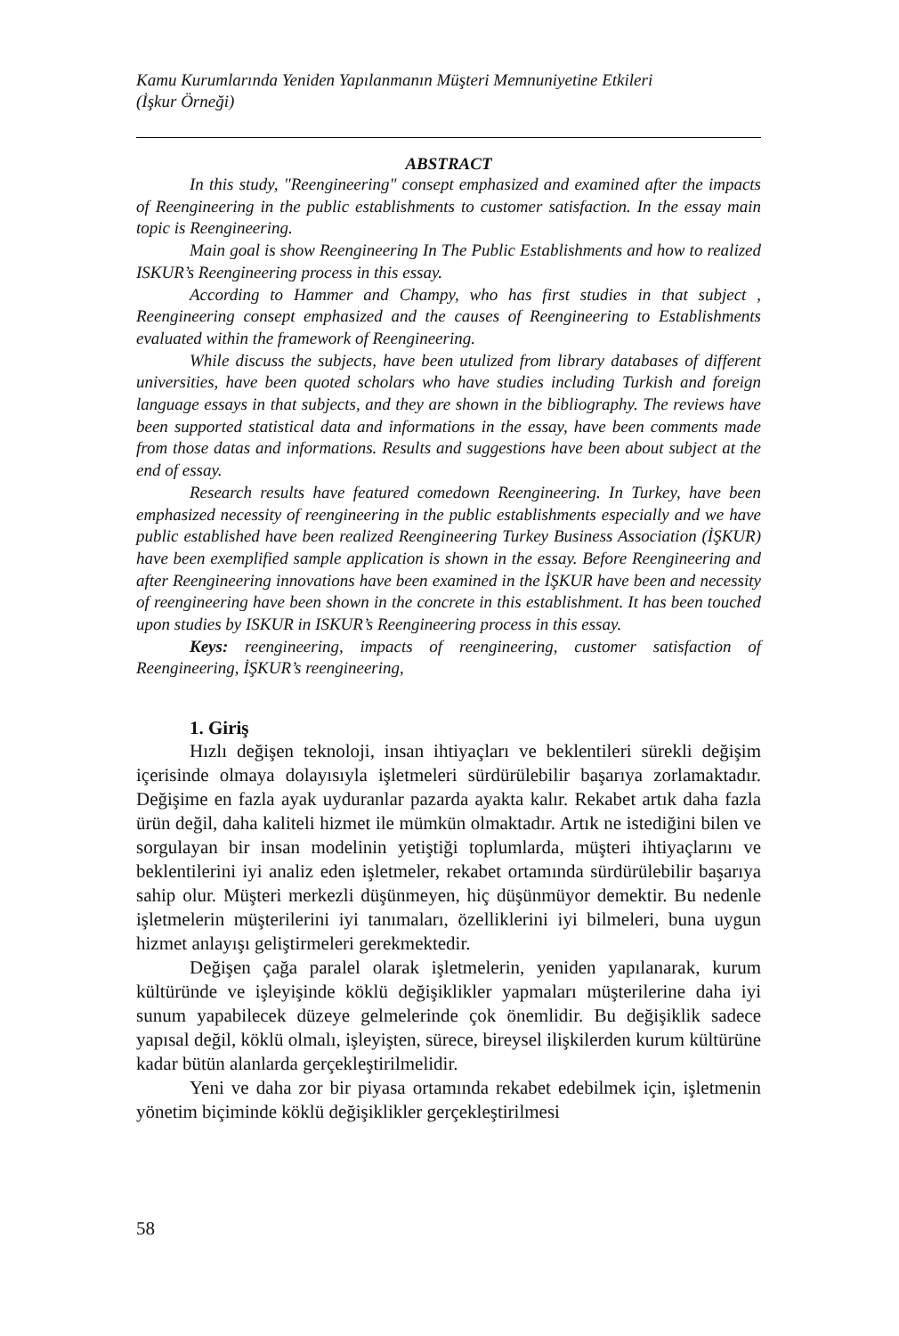Kamu Kurumlarında Yeniden Yapılanmanın Müşteri Memnuniyetine Etkileri
(İşkur Örneği)
ABSTRACT
In this study, "Reengineering" consept emphasized and examined after the impacts of Reengineering in the public establishments to customer satisfaction. In the essay main topic is Reengineering.
Main goal is show Reengineering In The Public Establishments and how to realized ISKUR’s Reengineering process in this essay.
According to Hammer and Champy, who has first studies in that subject , Reengineering consept emphasized and the causes of Reengineering to Establishments evaluated within the framework of Reengineering.
While discuss the subjects, have been utulized from library databases of different universities, have been quoted scholars who have studies including Turkish and foreign language essays in that subjects, and they are shown in the bibliography. The reviews have been supported statistical data and informations in the essay, have been comments made from those datas and informations. Results and suggestions have been about subject at the end of essay.
Research results have featured comedown Reengineering. In Turkey, have been emphasized necessity of reengineering in the public establishments especially and we have public established have been realized Reengineering Turkey Business Association (İŞKUR) have been exemplified sample application is shown in the essay. Before Reengineering and after Reengineering innovations have been examined in the İŞKUR have been and necessity of reengineering have been shown in the concrete in this establishment. It has been touched upon studies by ISKUR in ISKUR’s Reengineering process in this essay.
Keys: reengineering, impacts of reengineering, customer satisfaction of Reengineering, İŞKUR’s reengineering,
1. Giriş
Hızlı değişen teknoloji, insan ihtiyaçları ve beklentileri sürekli değişim içerisinde olmaya dolayısıyla işletmeleri sürdürülebilir başarıya zorlamaktadır. Değişime en fazla ayak uyduranlar pazarda ayakta kalır. Rekabet artık daha fazla ürün değil, daha kaliteli hizmet ile mümkün olmaktadır. Artık ne istediğini bilen ve sorgulayan bir insan modelinin yetiştiği toplumlarda, müşteri ihtiyaçlarını ve beklentilerini iyi analiz eden işletmeler, rekabet ortamında sürdürülebilir başarıya sahip olur. Müşteri merkezli düşünmeyen, hiç düşünmüyor demektir. Bu nedenle işletmelerin müşterilerini iyi tanımaları, özelliklerini iyi bilmeleri, buna uygun hizmet anlayışı geliştirmeleri gerekmektedir.
Değişen çağa paralel olarak işletmelerin, yeniden yapılanarak, kurum kültüründe ve işleyişinde köklü değişiklikler yapmaları müşterilerine daha iyi sunum yapabilecek düzeye gelmelerinde çok önemlidir. Bu değişiklik sadece yapısal değil, köklü olmalı, işleyişten, sürece, bireysel ilişkilerden kurum kültürüne kadar bütün alanlarda gerçekleştirilmelidir.
Yeni ve daha zor bir piyasa ortamında rekabet edebilmek için, işletmenin yönetim biçiminde köklü değişiklikler gerçekleştirilmesi
58